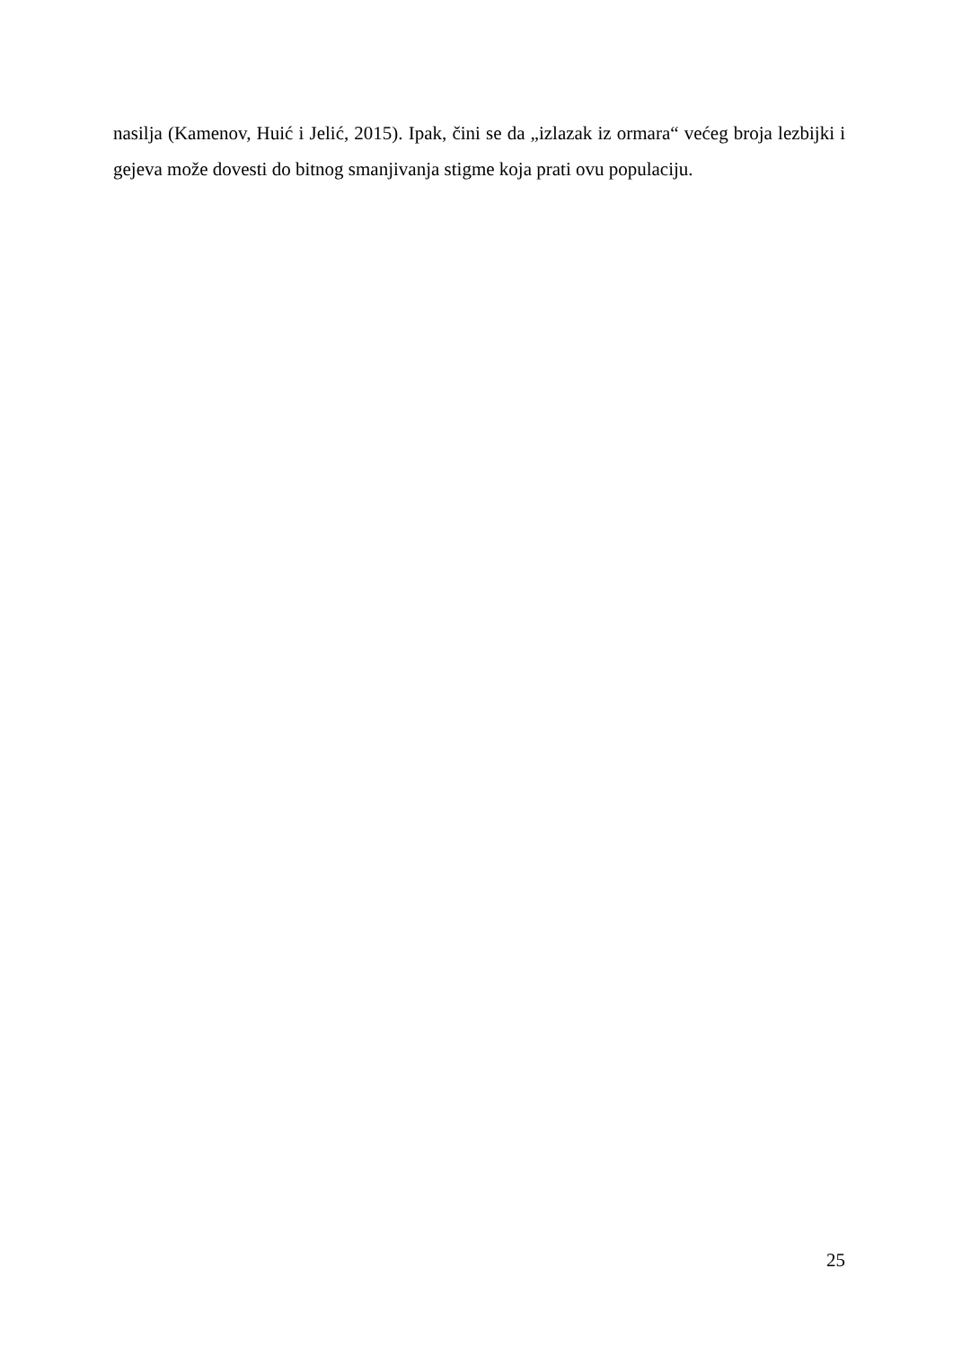nasilja (Kamenov, Huić i Jelić, 2015). Ipak, čini se da „izlazak iz ormara“ većeg broja lezbijki i gejeva može dovesti do bitnog smanjivanja stigme koja prati ovu populaciju.
25